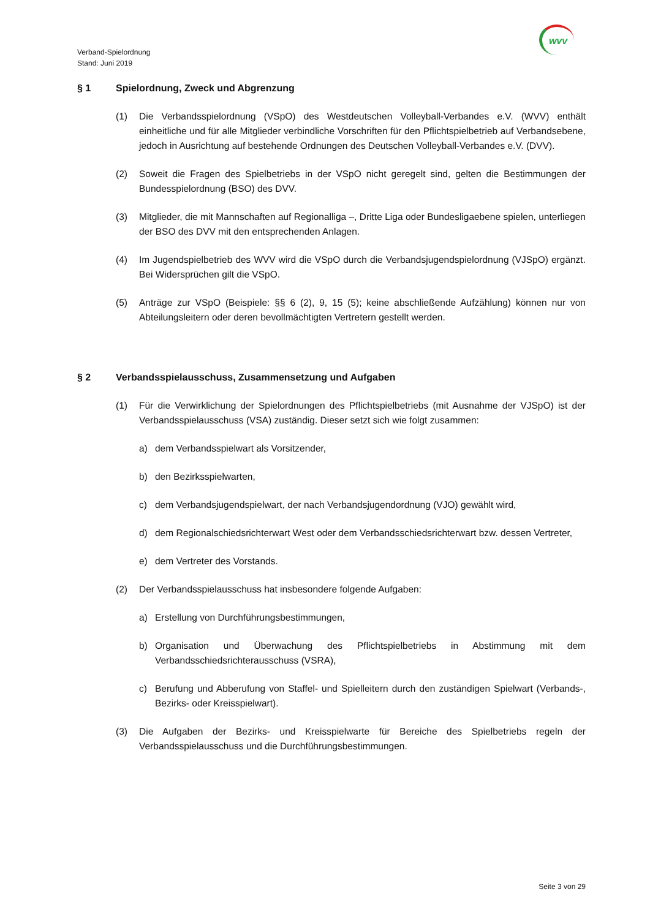Verband-Spielordnung
Stand: Juni 2019
wvv
§ 1 Spielordnung, Zweck und Abgrenzung
(1) Die Verbandsspielordnung (VSpO) des Westdeutschen Volleyball-Verbandes e.V. (WVV) enthält einheitliche und für alle Mitglieder verbindliche Vorschriften für den Pflichtspielbetrieb auf Verbandsebene, jedoch in Ausrichtung auf bestehende Ordnungen des Deutschen Volleyball-Verbandes e.V. (DVV).
(2) Soweit die Fragen des Spielbetriebs in der VSpO nicht geregelt sind, gelten die Bestimmungen der Bundesspielordnung (BSO) des DVV.
(3) Mitglieder, die mit Mannschaften auf Regionalliga –, Dritte Liga oder Bundesligaebene spielen, unterliegen der BSO des DVV mit den entsprechenden Anlagen.
(4) Im Jugendspielbetrieb des WVV wird die VSpO durch die Verbandsjugendspielordnung (VJSpO) ergänzt. Bei Widersprüchen gilt die VSpO.
(5) Anträge zur VSpO (Beispiele: §§ 6 (2), 9, 15 (5); keine abschließende Aufzählung) können nur von Abteilungsleitern oder deren bevollmächtigten Vertretern gestellt werden.
§ 2 Verbandsspielausschuss, Zusammensetzung und Aufgaben
(1) Für die Verwirklichung der Spielordnungen des Pflichtspielbetriebs (mit Ausnahme der VJSpO) ist der Verbandsspielausschuss (VSA) zuständig. Dieser setzt sich wie folgt zusammen:
a) dem Verbandsspielwart als Vorsitzender,
b) den Bezirksspielwarten,
c) dem Verbandsjugendspielwart, der nach Verbandsjugendordnung (VJO) gewählt wird,
d) dem Regionalschiedsrichterwart West oder dem Verbandsschiedsrichterwart bzw. dessen Vertreter,
e) dem Vertreter des Vorstands.
(2) Der Verbandsspielausschuss hat insbesondere folgende Aufgaben:
a) Erstellung von Durchführungsbestimmungen,
b) Organisation und Überwachung des Pflichtspielbetriebs in Abstimmung mit dem Verbandsschiedsrichterausschuss (VSRA),
c) Berufung und Abberufung von Staffel- und Spielleitern durch den zuständigen Spielwart (Verbands-, Bezirks- oder Kreisspielwart).
(3) Die Aufgaben der Bezirks- und Kreisspielwarte für Bereiche des Spielbetriebs regeln der Verbandsspielausschuss und die Durchführungsbestimmungen.
Seite 3 von 29